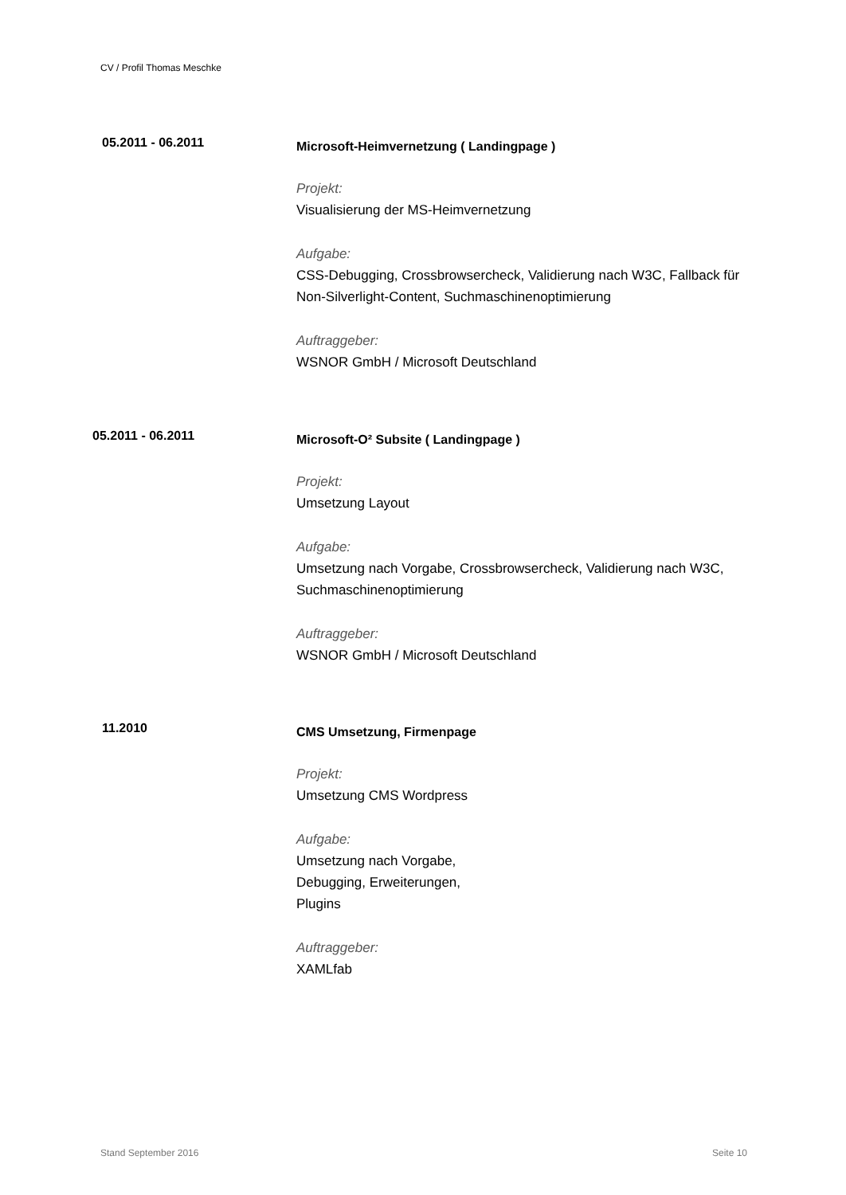CV / Profil Thomas Meschke
05.2011 - 06.2011
Microsoft-Heimvernetzung ( Landingpage )
Projekt:
Visualisierung der MS-Heimvernetzung
Aufgabe:
CSS-Debugging, Crossbrowsercheck, Validierung nach W3C, Fallback für Non-Silverlight-Content, Suchmaschinenoptimierung
Auftraggeber:
WSNOR GmbH / Microsoft Deutschland
05.2011 - 06.2011
Microsoft-O² Subsite ( Landingpage )
Projekt:
Umsetzung Layout
Aufgabe:
Umsetzung nach Vorgabe, Crossbrowsercheck, Validierung nach W3C, Suchmaschinenoptimierung
Auftraggeber:
WSNOR GmbH / Microsoft Deutschland
11.2010
CMS Umsetzung, Firmenpage
Projekt:
Umsetzung CMS Wordpress
Aufgabe:
Umsetzung nach Vorgabe,
Debugging, Erweiterungen,
Plugins
Auftraggeber:
XAMLfab
Stand September 2016 Seite 10